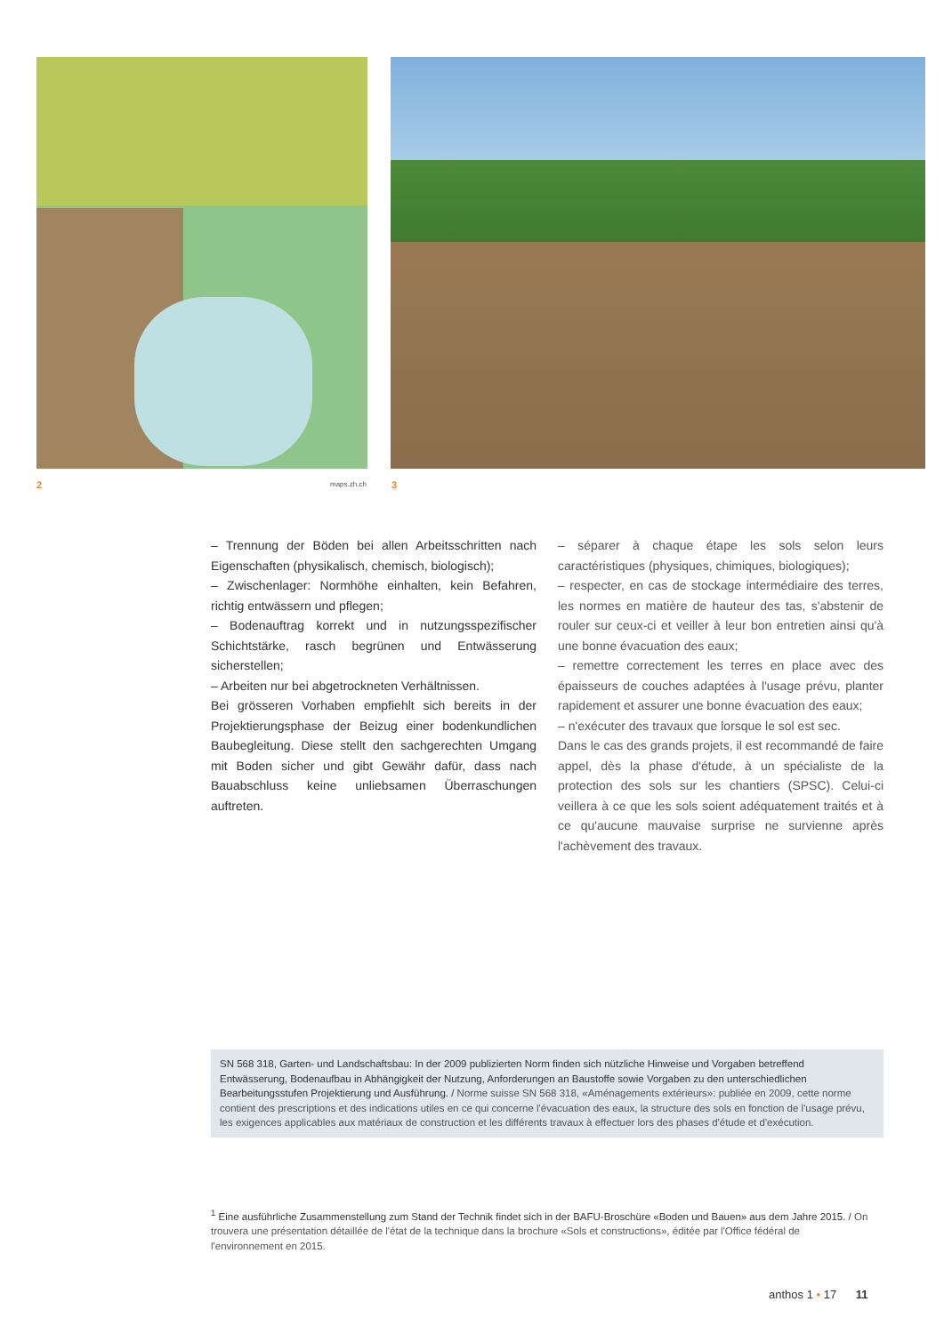2 maps.zh.ch 3
– Trennung der Böden bei allen Arbeitsschritten nach Eigenschaften (physikalisch, chemisch, biologisch);
– Zwischenlager: Normhöhe einhalten, kein Befahren, richtig entwässern und pflegen;
– Bodenauftrag korrekt und in nutzungsspezifischer Schichtstärke, rasch begrünen und Entwässerung sicherstellen;
– Arbeiten nur bei abgetrockneten Verhältnissen.
Bei grösseren Vorhaben empfiehlt sich bereits in der Projektierungsphase der Beizug einer bodenkundlichen Baubegleitung. Diese stellt den sachgerechten Umgang mit Boden sicher und gibt Gewähr dafür, dass nach Bauabschluss keine unliebsamen Überraschungen auftreten.
– séparer à chaque étape les sols selon leurs caractéristiques (physiques, chimiques, biologiques);
– respecter, en cas de stockage intermédiaire des terres, les normes en matière de hauteur des tas, s'abstenir de rouler sur ceux-ci et veiller à leur bon entretien ainsi qu'à une bonne évacuation des eaux;
– remettre correctement les terres en place avec des épaisseurs de couches adaptées à l'usage prévu, planter rapidement et assurer une bonne évacuation des eaux;
– n'exécuter des travaux que lorsque le sol est sec.
Dans le cas des grands projets, il est recommandé de faire appel, dès la phase d'étude, à un spécialiste de la protection des sols sur les chantiers (SPSC). Celui-ci veillera à ce que les sols soient adéquatement traités et à ce qu'aucune mauvaise surprise ne survienne après l'achèvement des travaux.
SN 568 318, Garten- und Landschaftsbau: In der 2009 publizierten Norm finden sich nützliche Hinweise und Vorgaben betreffend Entwässerung, Bodenaufbau in Abhängigkeit der Nutzung, Anforderungen an Baustoffe sowie Vorgaben zu den unterschiedlichen Bearbeitungsstufen Projektierung und Ausführung. / Norme suisse SN 568 318, «Aménagements extérieurs»: publiée en 2009, cette norme contient des prescriptions et des indications utiles en ce qui concerne l'évacuation des eaux, la structure des sols en fonction de l'usage prévu, les exigences applicables aux matériaux de construction et les différents travaux à effectuer lors des phases d'étude et d'exécution.
<sup>1</sup> Eine ausführliche Zusammenstellung zum Stand der Technik findet sich in der BAFU-Broschüre «Boden und Bauen» aus dem Jahre 2015. / On trouvera une présentation détaillée de l'état de la technique dans la brochure «Sols et constructions», éditée par l'Office fédéral de l'environnement en 2015.
anthos 1 • 17 11